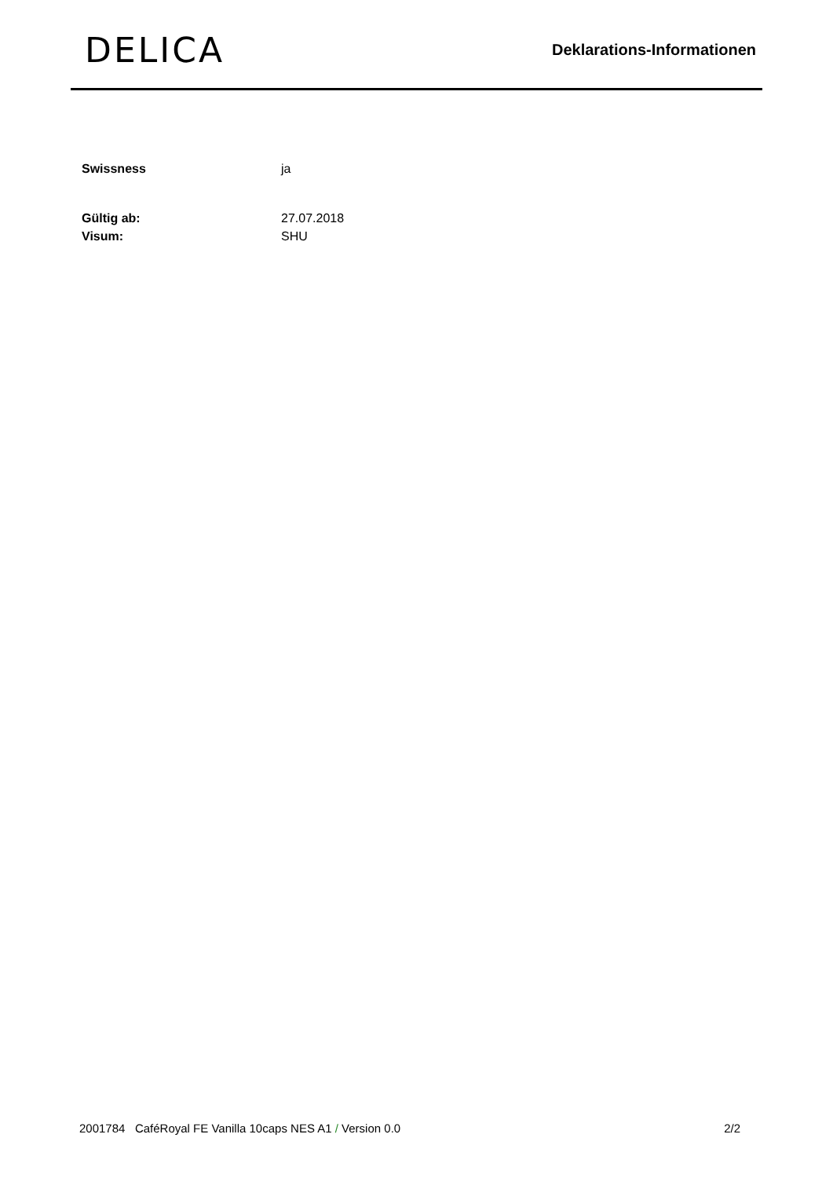DELICA
Deklarations-Informationen
| Swissness | ja |
| Gültig ab: | 27.07.2018 |
| Visum: | SHU |
2001784 CaféRoyal FE Vanilla 10caps NES A1 / Version 0.0 2/2